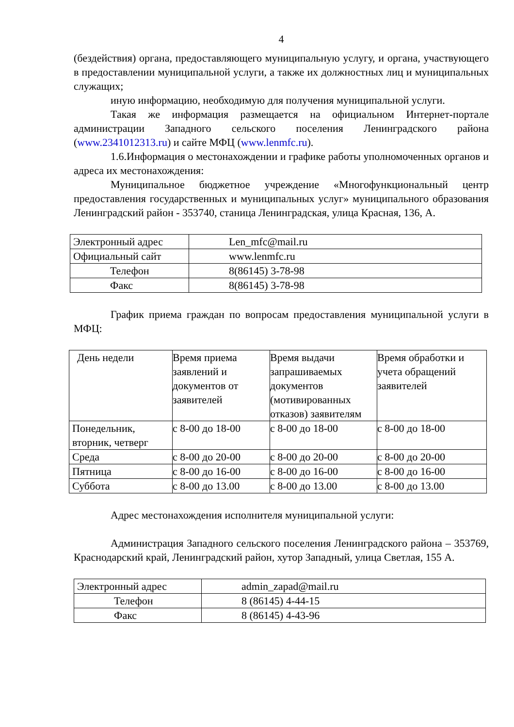4
(бездействия) органа, предоставляющего муниципальную услугу, и органа, участвующего в предоставлении муниципальной услуги, а также их должностных лиц и муниципальных служащих;
иную информацию, необходимую для получения муниципальной услуги.
Такая же информация размещается на официальном Интернет-портале администрации Западного сельского поселения Ленинградского района (www.2341012313.ru) и сайте МФЦ (www.lenmfc.ru).
1.6.Информация о местонахождении и графике работы уполномоченных органов и адреса их местонахождения:
Муниципальное бюджетное учреждение «Многофункциональный центр предоставления государственных и муниципальных услуг» муниципального образования Ленинградский район - 353740, станица Ленинградская, улица Красная, 136, А.
| Электронный адрес | Len_mfc@mail.ru |
| Официальный сайт | www.lenmfc.ru |
| Телефон | 8(86145) 3-78-98 |
| Факс | 8(86145) 3-78-98 |
График приема граждан по вопросам предоставления муниципальной услуги в МФЦ:
| День недели | Время приема заявлений и документов от заявителей | Время выдачи запрашиваемых документов (мотивированных отказов) заявителям | Время обработки и учета обращений заявителей |
| Понедельник, вторник, четверг | с 8-00 до 18-00 | с 8-00 до 18-00 | с 8-00 до 18-00 |
| Среда | с 8-00 до 20-00 | с 8-00 до 20-00 | с 8-00 до 20-00 |
| Пятница | с 8-00 до 16-00 | с 8-00 до 16-00 | с 8-00 до 16-00 |
| Суббота | с 8-00 до 13.00 | с 8-00 до 13.00 | с 8-00 до 13.00 |
Адрес местонахождения исполнителя муниципальной услуги:
Администрация Западного сельского поселения Ленинградского района – 353769, Краснодарский край, Ленинградский район, хутор Западный, улица Светлая, 155 А.
| Электронный адрес | admin_zapad@mail.ru |
| Телефон | 8 (86145) 4-44-15 |
| Факс | 8 (86145) 4-43-96 |